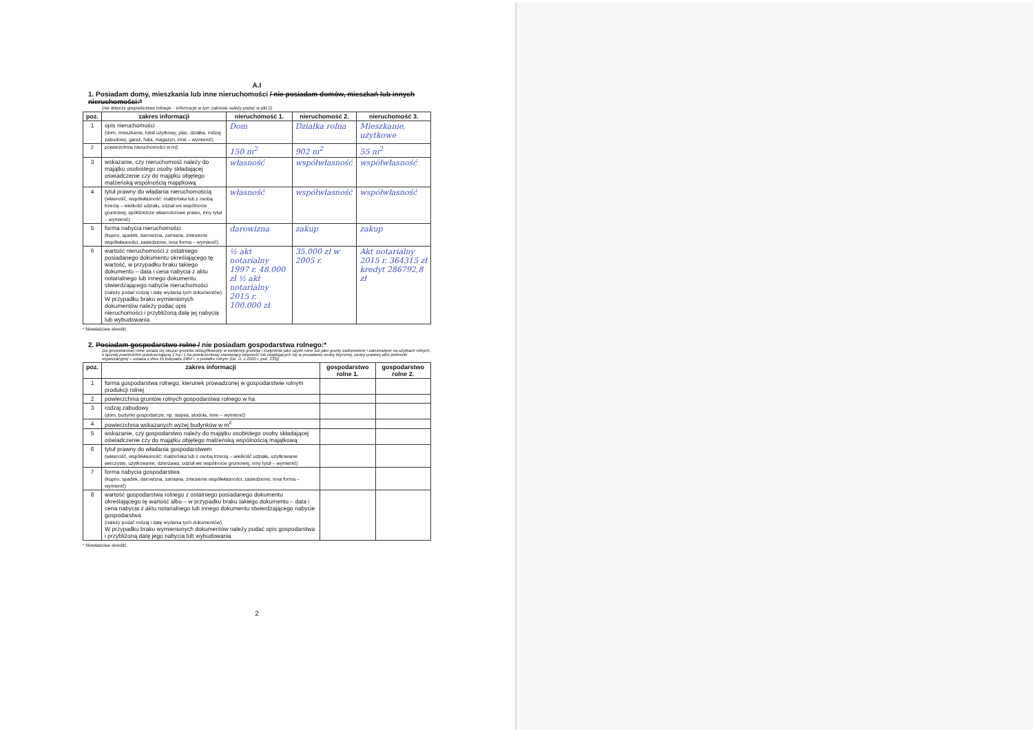A.I
1. Posiadam domy, mieszkania lub inne nieruchomości / nie posiadam domów, mieszkań lub innych nieruchomości:*
(nie dotyczy gospodarstwa rolnego – informacje w tym zakresie należy podać w pkt 2)
| poz. | zakres informacji | nieruchomość 1. | nieruchomość 2. | nieruchomość 3. |
| --- | --- | --- | --- | --- |
| 1 | opis nieruchomości (dom, mieszkanie, lokal użytkowy, plac, działka, rodzaj zabudowy, garaż, hala, magazyn, inne – wymienić) | Dom | Działka rolna | Mieszkanie, użytkowe |
| 2 | powierzchnia nieruchomości w m2 | 150 m<sup>2</sup> | 902 m<sup>2</sup> | 55 m<sup>2</sup> |
| 3 | wskazanie, czy nieruchomość należy do majątku osobistego osoby składającej oświadczenie czy do majątku objętego małżeńską wspólnością majątkową | własność | współwłasność | współwłasność |
| 4 | tytuł prawny do władania nieruchomością (własność, współwłasność: małżeńska lub z osobą trzecią – wielkość udziału, udział we wspólnocie gruntowej, spółdzielcze własnościowe prawo, inny tytuł – wymienić) | własność | współwłasność | współwłasność |
| 5 | forma nabycia nieruchomości (kupno, spadek, darowizna, zamiana, zniesienie współwłasności, zasiedzenie, inna forma – wymienić) | darowizna | zakup | zakup |
| 6 | wartość nieruchomości z ostatniego posiadanego dokumentu określającego tę wartość, w przypadku braku takiego dokumentu – data i cena nabycia z aktu notarialnego lub innego dokumentu stwierdzającego nabycie nieruchomości (należy podać rodzaj i datę wydania tych dokumentów). W przypadku braku wymienionych dokumentów należy podać opis nieruchomości i przybliżoną datę jej nabycia lub wybudowania | ½ akt notarialny 1997 r. 48.000 zł ½ akt notarialny 2015 r. 100.000 zł | 35.000 zł w 2005 r. | Akt notarialny 2015 r. 364315 zł kredyt 286792,8 zł |
* Niewłaściwe skreślić.
2. Posiadam gospodarstwo rolne / nie posiadam gospodarstwa rolnego:*
(za gospodarstwo rolne uważa się obszar gruntów sklasyfikowany w ewidencji gruntów i budynków jako użytki rolne lub jako grunty zadrzewione i zakrzewione na użytkach rolnych, o łącznej powierzchni przekraczającej 1 ha i 1 ha przeliczeniowy stanowiący własność lub znajdujących się w posiadaniu osoby fizycznej, osoby prawnej albo jednostki organizacyjnej – ustawa z dnia 15 listopada 1984 r. o podatku rolnym (Dz. U. z 2020 r. poz. 333))
| poz. | zakres informacji | gospodarstwo rolne 1. | gospodarstwo rolne 2. |
| --- | --- | --- | --- |
| 1 | forma gospodarstwa rolnego, kierunek prowadzonej w gospodarstwie rolnym produkcji rolnej | | |
| 2 | powierzchnia gruntów rolnych gospodarstwa rolnego w ha | | |
| 3 | rodzaj zabudowy (dom, budynki gospodarcze, np. stajnia, stodoła, inne – wymienić) | | |
| 4 | powierzchnia wskazanych wyżej budynków w m<sup>2</sup> | | |
| 5 | wskazanie, czy gospodarstwo należy do majątku osobistego osoby składającej oświadczenie czy do majątku objętego małżeńską wspólnością majątkową | | |
| 6 | tytuł prawny do władania gospodarstwem (własność, współwłasność: małżeńska lub z osobą trzecią – wielkość udziału, użytkowanie wieczyste, użytkowanie, dzierżawa, udział we wspólnocie gruntowej, inny tytuł – wymienić) | | |
| 7 | forma nabycia gospodarstwa (kupno, spadek, darowizna, zamiana, zniesienie współwłasności, zasiedzenie, inna forma – wymienić) | | |
| 8 | wartość gospodarstwa rolnego z ostatniego posiadanego dokumentu określającego tę wartość albo – w przypadku braku takiego dokumentu – data i cena nabycia z aktu notarialnego lub innego dokumentu stwierdzającego nabycie gospodarstwa (należy podać rodzaj i datę wydania tych dokumentów). W przypadku braku wymienionych dokumentów należy podać opis gospodarstwa i przybliżoną datę jego nabycia lub wybudowania | | |
* Niewłaściwe skreślić.
2